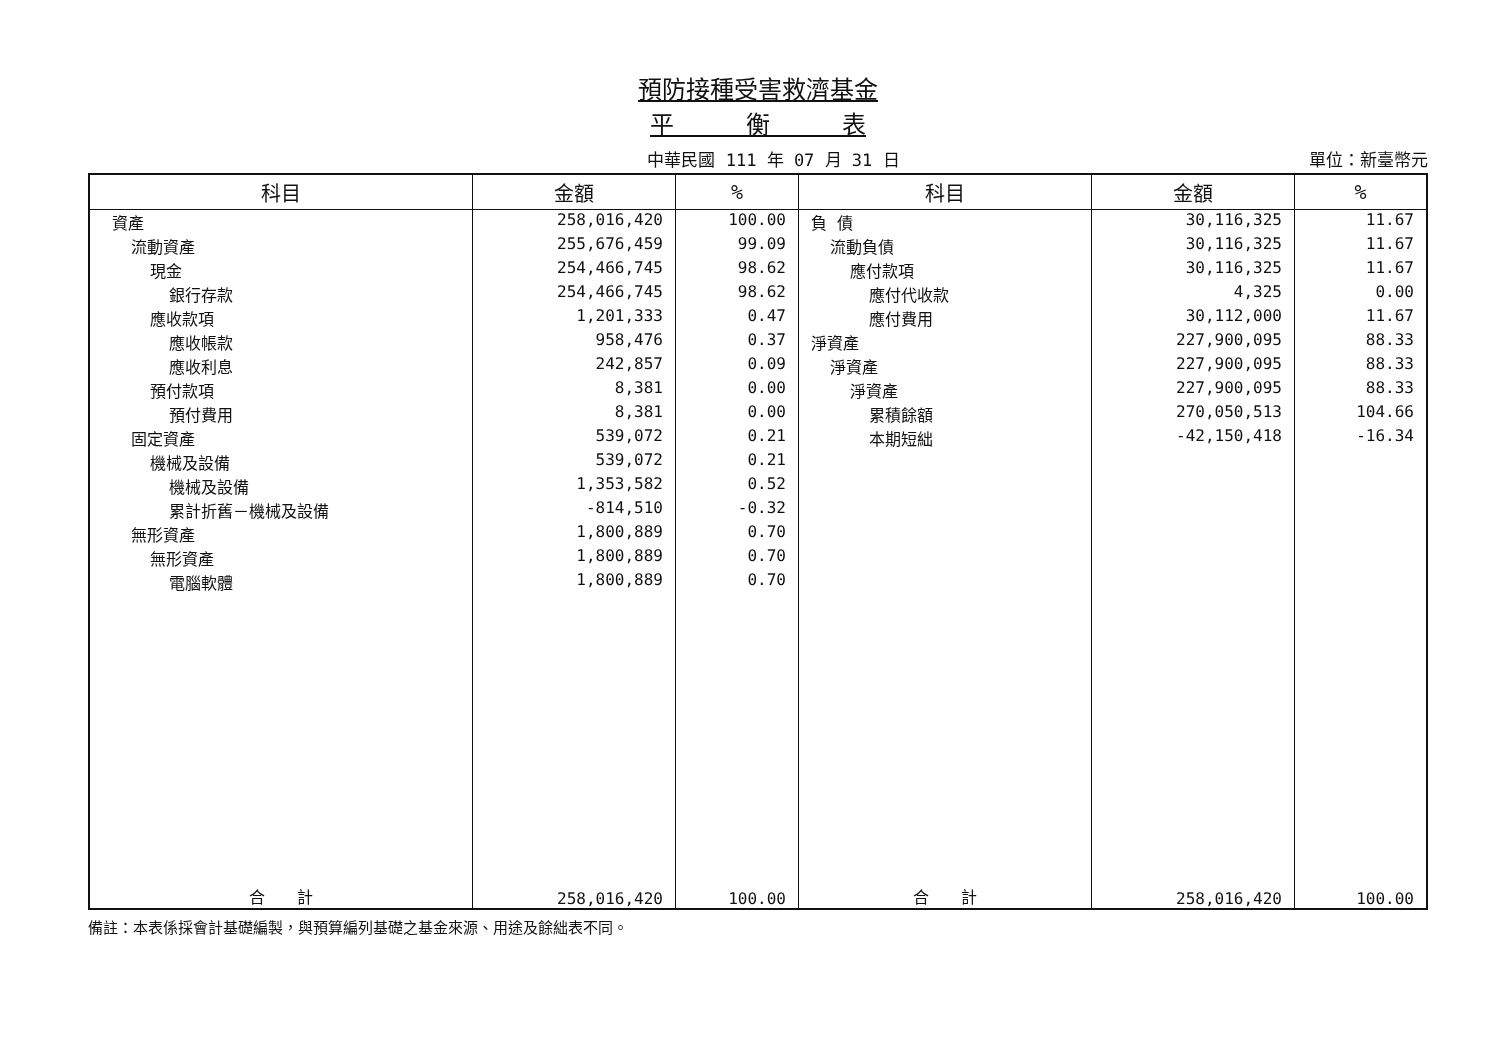預防接種受害救濟基金
平　　　衡　　　表
中華民國 111 年 07 月 31 日 單位：新臺幣元
| 科目 | 金額 | % | 科目 | 金額 | % |
| --- | --- | --- | --- | --- | --- |
| 資產 | 258,016,420 | 100.00 | 負 債 | 30,116,325 | 11.67 |
| 流動資產 | 255,676,459 | 99.09 | 流動負債 | 30,116,325 | 11.67 |
| 現金 | 254,466,745 | 98.62 | 應付款項 | 30,116,325 | 11.67 |
| 銀行存款 | 254,466,745 | 98.62 | 應付代收款 | 4,325 | 0.00 |
| 應收款項 | 1,201,333 | 0.47 | 應付費用 | 30,112,000 | 11.67 |
| 應收帳款 | 958,476 | 0.37 | 淨資產 | 227,900,095 | 88.33 |
| 應收利息 | 242,857 | 0.09 | 淨資產 | 227,900,095 | 88.33 |
| 預付款項 | 8,381 | 0.00 | 淨資產 | 227,900,095 | 88.33 |
| 預付費用 | 8,381 | 0.00 | 累積餘額 | 270,050,513 | 104.66 |
| 固定資產 | 539,072 | 0.21 | 本期短絀 | -42,150,418 | -16.34 |
| 機械及設備 | 539,072 | 0.21 | | | |
| 機械及設備 | 1,353,582 | 0.52 | | | |
| 累計折舊－機械及設備 | -814,510 | -0.32 | | | |
| 無形資產 | 1,800,889 | 0.70 | | | |
| 無形資產 | 1,800,889 | 0.70 | | | |
| 電腦軟體 | 1,800,889 | 0.70 | | | |
| 合 計 | 258,016,420 | 100.00 | 合 計 | 258,016,420 | 100.00 |
備註：本表係採會計基礎編製，與預算編列基礎之基金來源、用途及餘絀表不同。